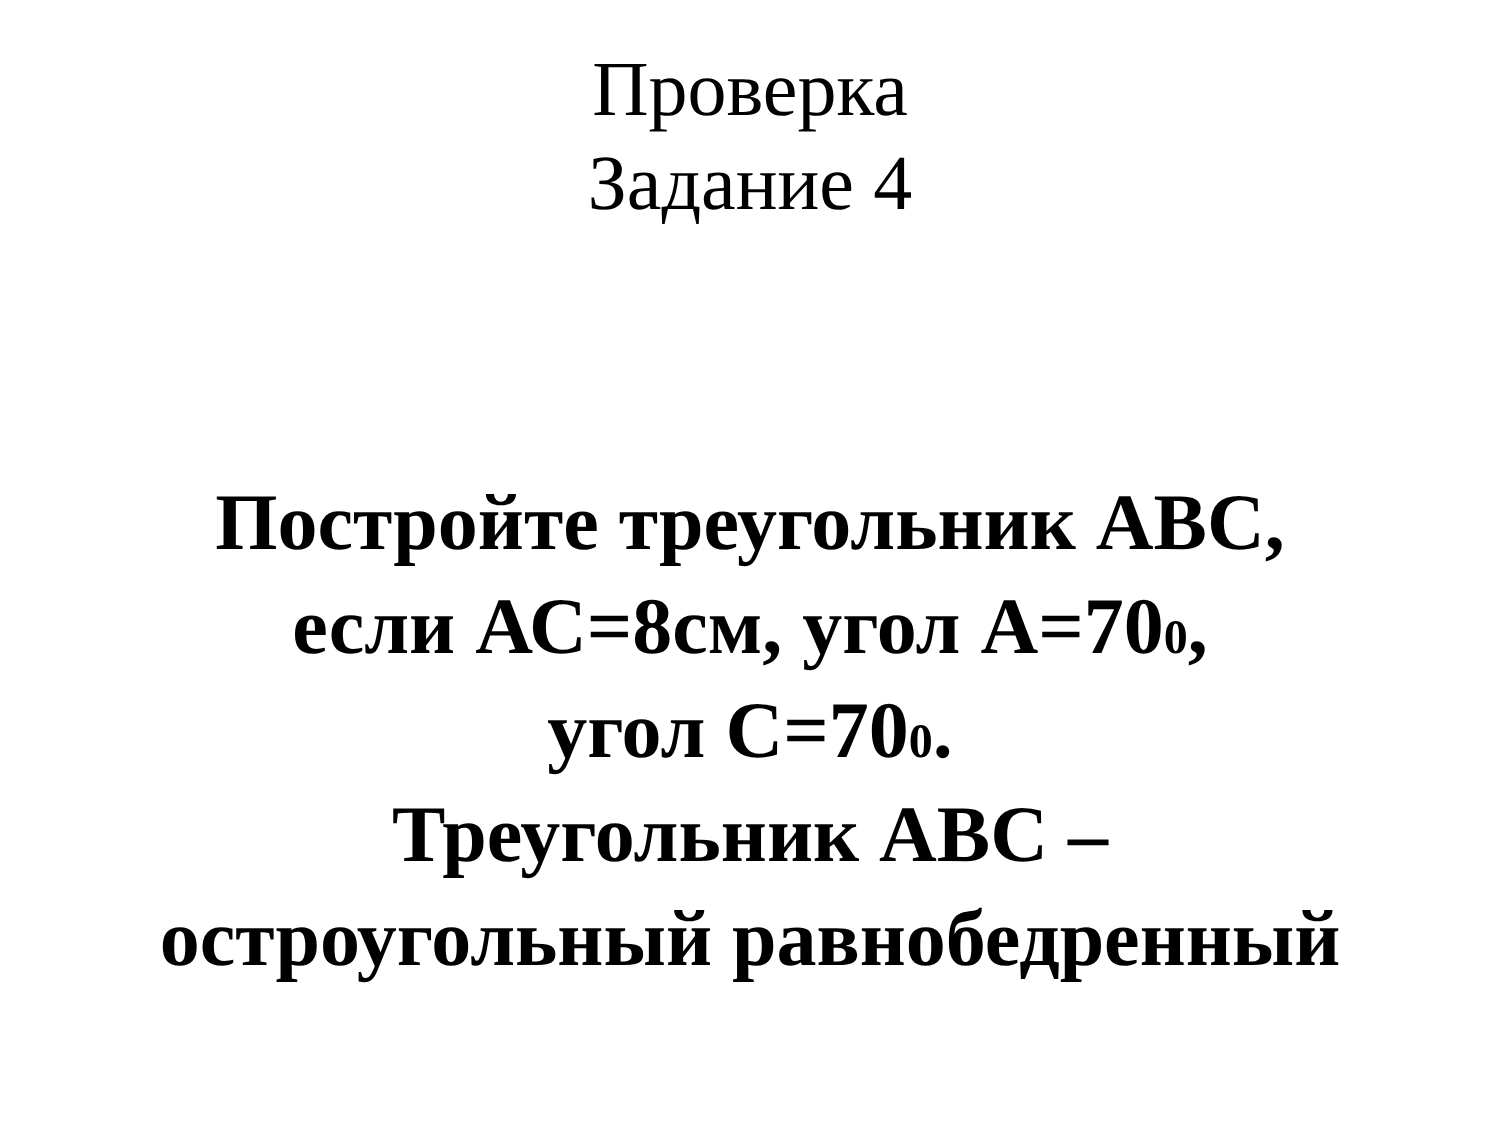Проверка
Задание 4
Постройте треугольник АВС,
если АС=8см, угол А=70<sup>0</sup>,
угол С=70<sup>0</sup>.
Треугольник АВС –
остроугольный равнобедренный